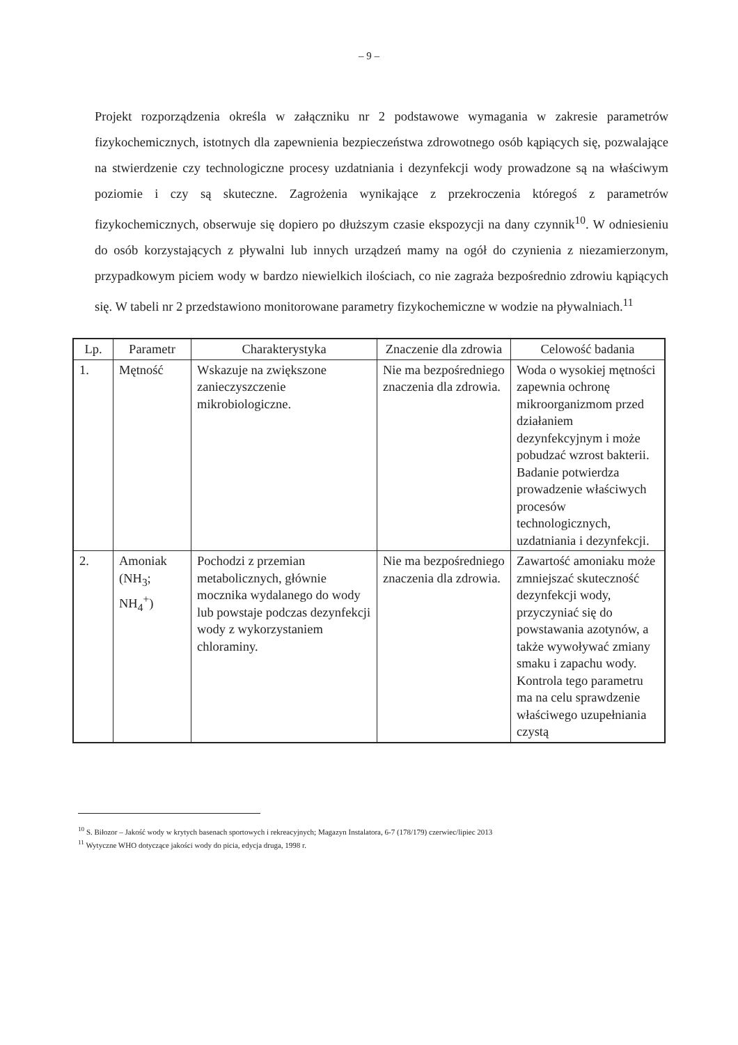– 9 –
Projekt rozporządzenia określa w załączniku nr 2 podstawowe wymagania w zakresie parametrów fizykochemicznych, istotnych dla zapewnienia bezpieczeństwa zdrowotnego osób kąpiących się, pozwalające na stwierdzenie czy technologiczne procesy uzdatniania i dezynfekcji wody prowadzone są na właściwym poziomie i czy są skuteczne. Zagrożenia wynikające z przekroczenia któregoś z parametrów fizykochemicznych, obserwuje się dopiero po dłuższym czasie ekspozycji na dany czynnik<sup>10</sup>. W odniesieniu do osób korzystających z pływalni lub innych urządzeń mamy na ogół do czynienia z niezamierzonym, przypadkowym piciem wody w bardzo niewielkich ilościach, co nie zagraża bezpośrednio zdrowiu kąpiących się. W tabeli nr 2 przedstawiono monitorowane parametry fizykochemiczne w wodzie na pływalniach.<sup>11</sup>
| Lp. | Parametr | Charakterystyka | Znaczenie dla zdrowia | Celowość badania |
| --- | --- | --- | --- | --- |
| 1. | Mętność | Wskazuje na zwiększone zanieczyszczenie mikrobiologiczne. | Nie ma bezpośredniego znaczenia dla zdrowia. | Woda o wysokiej mętności zapewnia ochronę mikroorganizmom przed działaniem dezynfekcyjnym i może pobudzać wzrost bakterii. Badanie potwierdza prowadzenie właściwych procesów technologicznych, uzdatniania i dezynfekcji. |
| 2. | Amoniak (NH<sub>3</sub>; NH<sub>4</sub><sup>+</sup>) | Pochodzi z przemian metabolicznych, głównie mocznika wydalanego do wody lub powstaje podczas dezynfekcji wody z wykorzystaniem chloraminy. | Nie ma bezpośredniego znaczenia dla zdrowia. | Zawartość amoniaku może zmniejszać skuteczność dezynfekcji wody, przyczyniać się do powstawania azotynów, a także wywoływać zmiany smaku i zapachu wody. Kontrola tego parametru ma na celu sprawdzenie właściwego uzupełniania czystą |
<sup>10</sup> S. Biłozor – Jakość wody w krytych basenach sportowych i rekreacyjnych; Magazyn Instalatora, 6-7 (178/179) czerwiec/lipiec 2013
<sup>11</sup> Wytyczne WHO dotyczące jakości wody do picia, edycja druga, 1998 r.